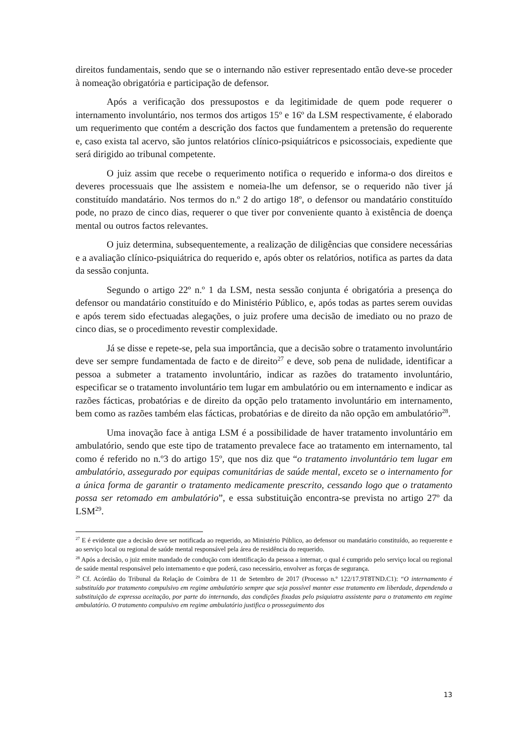direitos fundamentais, sendo que se o internando não estiver representado então deve-se proceder à nomeação obrigatória e participação de defensor.
Após a verificação dos pressupostos e da legitimidade de quem pode requerer o internamento involuntário, nos termos dos artigos 15º e 16º da LSM respectivamente, é elaborado um requerimento que contém a descrição dos factos que fundamentem a pretensão do requerente e, caso exista tal acervo, são juntos relatórios clínico-psiquiátricos e psicossociais, expediente que será dirigido ao tribunal competente.
O juiz assim que recebe o requerimento notifica o requerido e informa-o dos direitos e deveres processuais que lhe assistem e nomeia-lhe um defensor, se o requerido não tiver já constituído mandatário. Nos termos do n.º 2 do artigo 18º, o defensor ou mandatário constituído pode, no prazo de cinco dias, requerer o que tiver por conveniente quanto à existência de doença mental ou outros factos relevantes.
O juiz determina, subsequentemente, a realização de diligências que considere necessárias e a avaliação clínico-psiquiátrica do requerido e, após obter os relatórios, notifica as partes da data da sessão conjunta.
Segundo o artigo 22º n.º 1 da LSM, nesta sessão conjunta é obrigatória a presença do defensor ou mandatário constituído e do Ministério Público, e, após todas as partes serem ouvidas e após terem sido efectuadas alegações, o juiz profere uma decisão de imediato ou no prazo de cinco dias, se o procedimento revestir complexidade.
Já se disse e repete-se, pela sua importância, que a decisão sobre o tratamento involuntário deve ser sempre fundamentada de facto e de direito<sup>27</sup> e deve, sob pena de nulidade, identificar a pessoa a submeter a tratamento involuntário, indicar as razões do tratamento involuntário, especificar se o tratamento involuntário tem lugar em ambulatório ou em internamento e indicar as razões fácticas, probatórias e de direito da opção pelo tratamento involuntário em internamento, bem como as razões também elas fácticas, probatórias e de direito da não opção em ambulatório<sup>28</sup>.
Uma inovação face à antiga LSM é a possibilidade de haver tratamento involuntário em ambulatório, sendo que este tipo de tratamento prevalece face ao tratamento em internamento, tal como é referido no n.º3 do artigo 15º, que nos diz que “o tratamento involuntário tem lugar em ambulatório, assegurado por equipas comunitárias de saúde mental, exceto se o internamento for a única forma de garantir o tratamento medicamente prescrito, cessando logo que o tratamento possa ser retomado em ambulatório”, e essa substituição encontra-se prevista no artigo 27º da LSM<sup>29</sup>.
<sup>27</sup> E é evidente que a decisão deve ser notificada ao requerido, ao Ministério Público, ao defensor ou mandatário constituído, ao requerente e ao serviço local ou regional de saúde mental responsável pela área de residência do requerido.
<sup>28</sup> Após a decisão, o juiz emite mandado de condução com identificação da pessoa a internar, o qual é cumprido pelo serviço local ou regional de saúde mental responsável pelo internamento e que poderá, caso necessário, envolver as forças de segurança.
<sup>29</sup> Cf. Acórdão do Tribunal da Relação de Coimbra de 11 de Setembro de 2017 (Processo n.º 122/17.9T8TND.C1): “O internamento é substituído por tratamento compulsivo em regime ambulatório sempre que seja possível manter esse tratamento em liberdade, dependendo a substituição de expressa aceitação, por parte do internando, das condições fixadas pelo psiquiatra assistente para o tratamento em regime ambulatório. O tratamento compulsivo em regime ambulatório justifica o prosseguimento dos
13